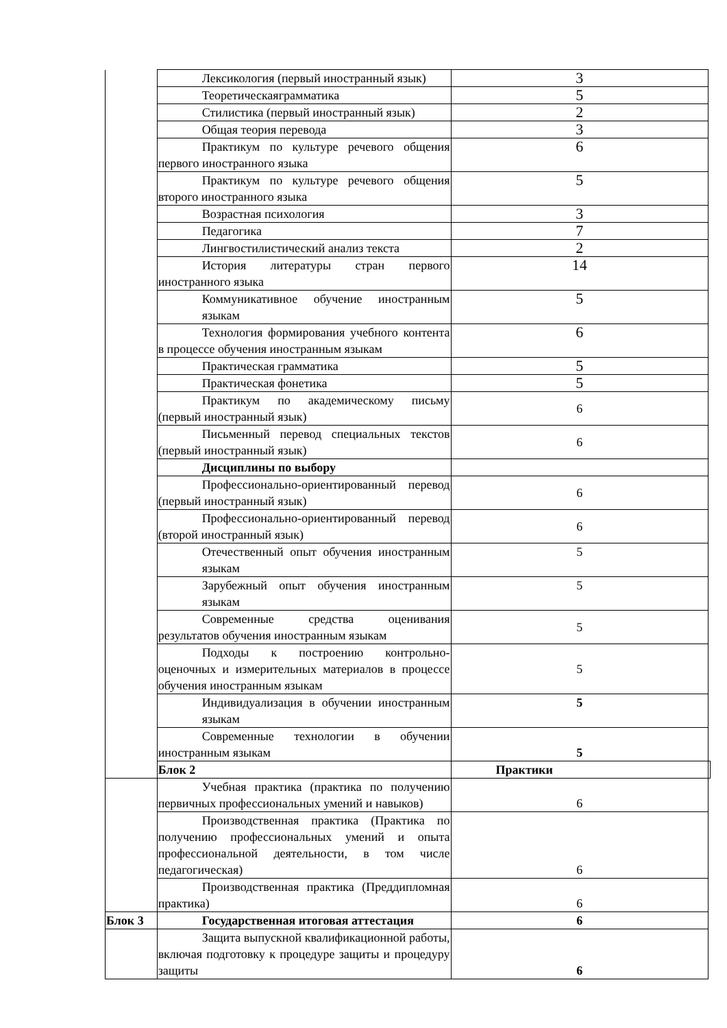| | Лексикология (первый иностранный язык) | 3 | |
| | Теоретическаяграмматика | 5 | |
| | Стилистика (первый иностранный язык) | 2 | |
| | Общая теория перевода | 3 | |
| | Практикум по культуре речевого общения первого иностранного языка | 6 | |
| | Практикум по культуре речевого общения второго иностранного языка | 5 | |
| | Возрастная психология | 3 | |
| | Педагогика | 7 | |
| | Лингвостилистический анализ текста | 2 | |
| | История литературы стран первого иностранного языка | 14 | |
| | Коммуникативное обучение иностранным языкам | 5 | |
| | Технология формирования учебного контента в процессе обучения иностранным языкам | 6 | |
| | Практическая грамматика | 5 | |
| | Практическая фонетика | 5 | |
| | Практикум по академическому письму (первый иностранный язык) | 6 | |
| | Письменный перевод специальных текстов (первый иностранный язык) | 6 | |
| | Дисциплины по выбору | | |
| | Профессионально-ориентированный перевод (первый иностранный язык) | 6 | |
| | Профессионально-ориентированный перевод (второй иностранный язык) | 6 | |
| | Отечественный опыт обучения иностранным языкам | 5 | |
| | Зарубежный опыт обучения иностранным языкам | 5 | |
| | Современные средства оценивания результатов обучения иностранным языкам | 5 | |
| | Подходы к построению контрольно-оценочных и измерительных материалов в процессе обучения иностранным языкам | 5 | |
| | Индивидуализация в обучении иностранным языкам | 5 | |
| | Современные технологии в обучении иностранным языкам | 5 | |
| | Блок 2 | Практики | |
| | Учебная практика (практика по получению первичных профессиональных умений и навыков) | 6 | |
| | Производственная практика (Практика по получению профессиональных умений и опыта профессиональной деятельности, в том числе педагогическая) | 6 | |
| | Производственная практика (Преддипломная практика) | 6 | |
| Блок 3 | Государственная итоговая аттестация | 6 | |
| | Защита выпускной квалификационной работы, включая подготовку к процедуре защиты и процедуру защиты | 6 | |